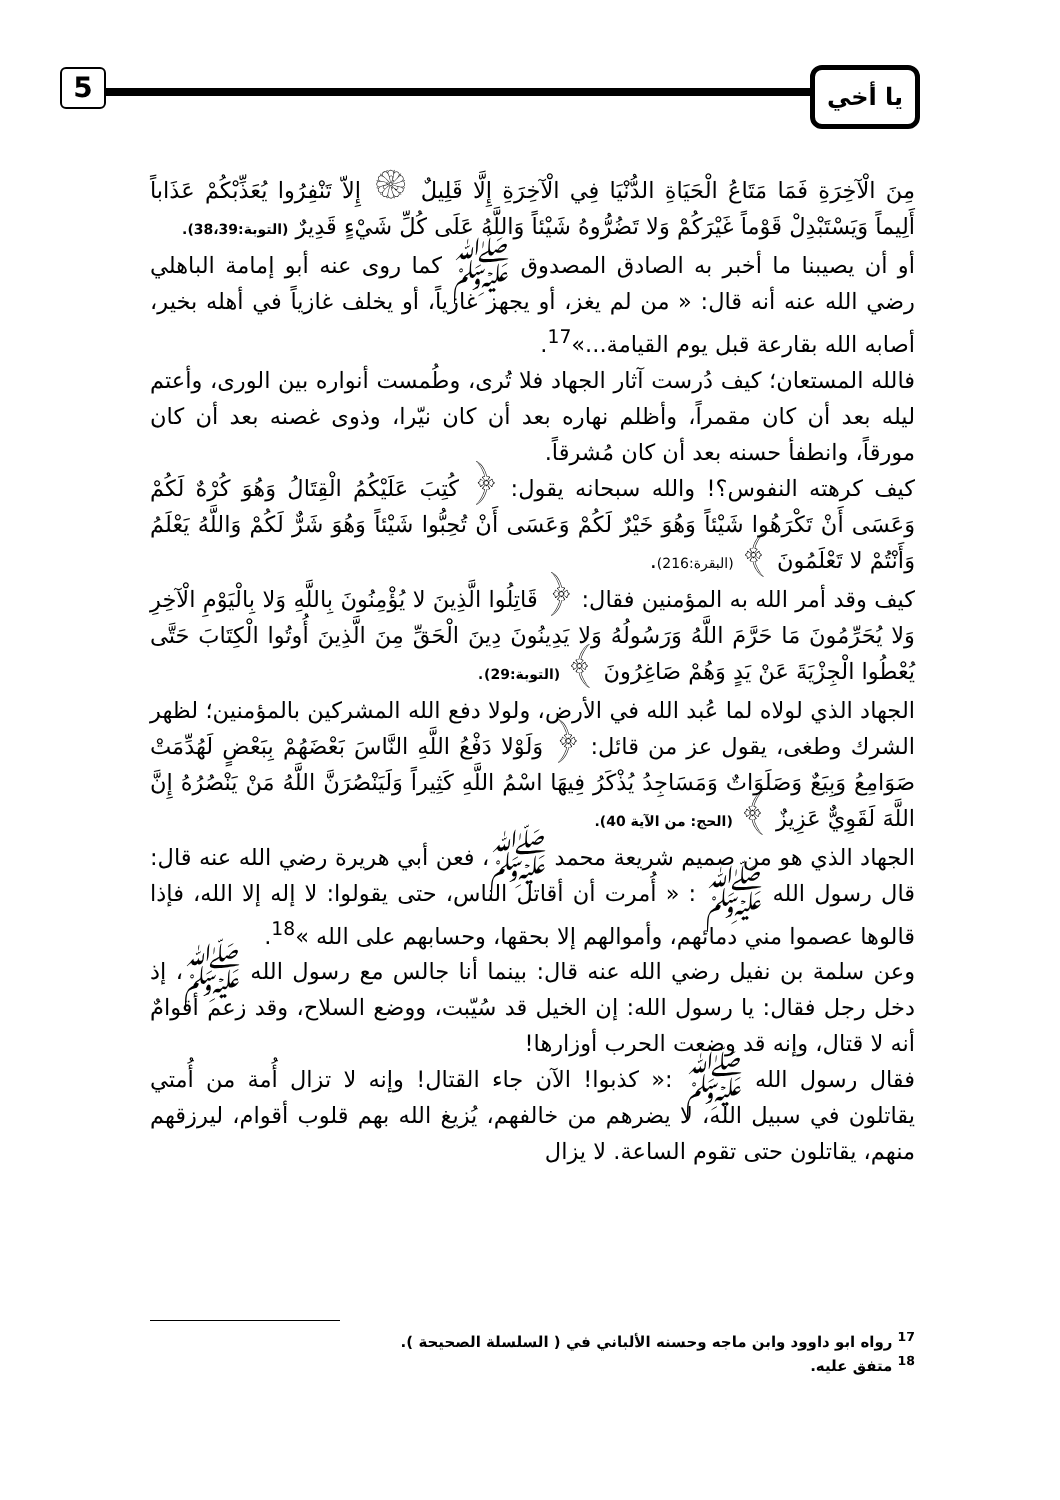5 يا أخي
مِنَ الْآخِرَةِ فَمَا مَتَاعُ الْحَيَاةِ الدُّنْيَا فِي الْآخِرَةِ إِلَّا قَلِيلٌ ۞ إِلاّ تَنْفِرُوا يُعَذِّبْكُمْ عَذَاباً أَلِيماً وَيَسْتَبْدِلْ قَوْماً غَيْرَكُمْ وَلا تَضُرُّوهُ شَيْئاً وَاللَّهُ عَلَى كُلِّ شَيْءٍ قَدِيرٌ (التوبة:38،39).
أو أن يصيبنا ما أخبر به الصادق المصدوق ﷺ كما روى عنه أبو إمامة الباهلي رضي الله عنه أنه قال: « من لم يغز، أو يجهز غازياً، أو يخلف غازياً في أهله بخير، أصابه الله بقارعة قبل يوم القيامة...»<sup>17</sup>.
فالله المستعان؛ كيف دُرست آثار الجهاد فلا تُرى، وطُمست أنواره بين الورى، وأعتم ليله بعد أن كان مقمراً، وأظلم نهاره بعد أن كان نيّرا، وذوى غصنه بعد أن كان مورقاً، وانطفأ حسنه بعد أن كان مُشرقاً.
كيف كرهته النفوس؟! والله سبحانه يقول: ﴿ كُتِبَ عَلَيْكُمُ الْقِتَالُ وَهُوَ كُرْهٌ لَكُمْ وَعَسَى أَنْ تَكْرَهُوا شَيْئاً وَهُوَ خَيْرٌ لَكُمْ وَعَسَى أَنْ تُحِبُّوا شَيْئاً وَهُوَ شَرٌّ لَكُمْ وَاللَّهُ يَعْلَمُ وَأَنْتُمْ لا تَعْلَمُونَ ﴾ (البقرة:216).
كيف وقد أمر الله به المؤمنين فقال: ﴿ قَاتِلُوا الَّذِينَ لا يُؤْمِنُونَ بِاللَّهِ وَلا بِالْيَوْمِ الْآخِرِ وَلا يُحَرِّمُونَ مَا حَرَّمَ اللَّهُ وَرَسُولُهُ وَلا يَدِينُونَ دِينَ الْحَقِّ مِنَ الَّذِينَ أُوتُوا الْكِتَابَ حَتَّى يُعْطُوا الْجِزْيَةَ عَنْ يَدٍ وَهُمْ صَاغِرُونَ ﴾ (التوبة:29).
الجهاد الذي لولاه لما عُبد الله في الأرض، ولولا دفع الله المشركين بالمؤمنين؛ لظهر الشرك وطغى، يقول عز من قائل: ﴿ وَلَوْلا دَفْعُ اللَّهِ النَّاسَ بَعْضَهُمْ بِبَعْضٍ لَهُدِّمَتْ صَوَامِعُ وَبِيَعٌ وَصَلَوَاتٌ وَمَسَاجِدُ يُذْكَرُ فِيهَا اسْمُ اللَّهِ كَثِيراً وَلَيَنْصُرَنَّ اللَّهُ مَنْ يَنْصُرُهُ إِنَّ اللَّهَ لَقَوِيٌّ عَزِيزٌ ﴾ (الحج: من الآية 40).
الجهاد الذي هو من صميم شريعة محمد ﷺ، فعن أبي هريرة رضي الله عنه قال: قال رسول الله ﷺ : « أُمرت أن أقاتل الناس، حتى يقولوا: لا إله إلا الله، فإذا قالوها عصموا مني دمائهم، وأموالهم إلا بحقها، وحسابهم على الله »<sup>18</sup>.
وعن سلمة بن نفيل رضي الله عنه قال: بينما أنا جالس مع رسول الله ﷺ، إذ دخل رجل فقال: يا رسول الله: إن الخيل قد سُيّبت، ووضع السلاح، وقد زعم أقوامٌ أنه لا قتال، وإنه قد وضعت الحرب أوزارها!
فقال رسول الله ﷺ :« كذبوا! الآن جاء القتال! وإنه لا تزال أُمة من أُمتي يقاتلون في سبيل الله، لا يضرهم من خالفهم، يُزيغ الله بهم قلوب أقوام، ليرزقهم منهم، يقاتلون حتى تقوم الساعة. لا يزال
<sup>17</sup> رواه ابو داوود وابن ماجه وحسنه الألباني في ( السلسلة الصحيحة ).
<sup>18</sup> متفق عليه.